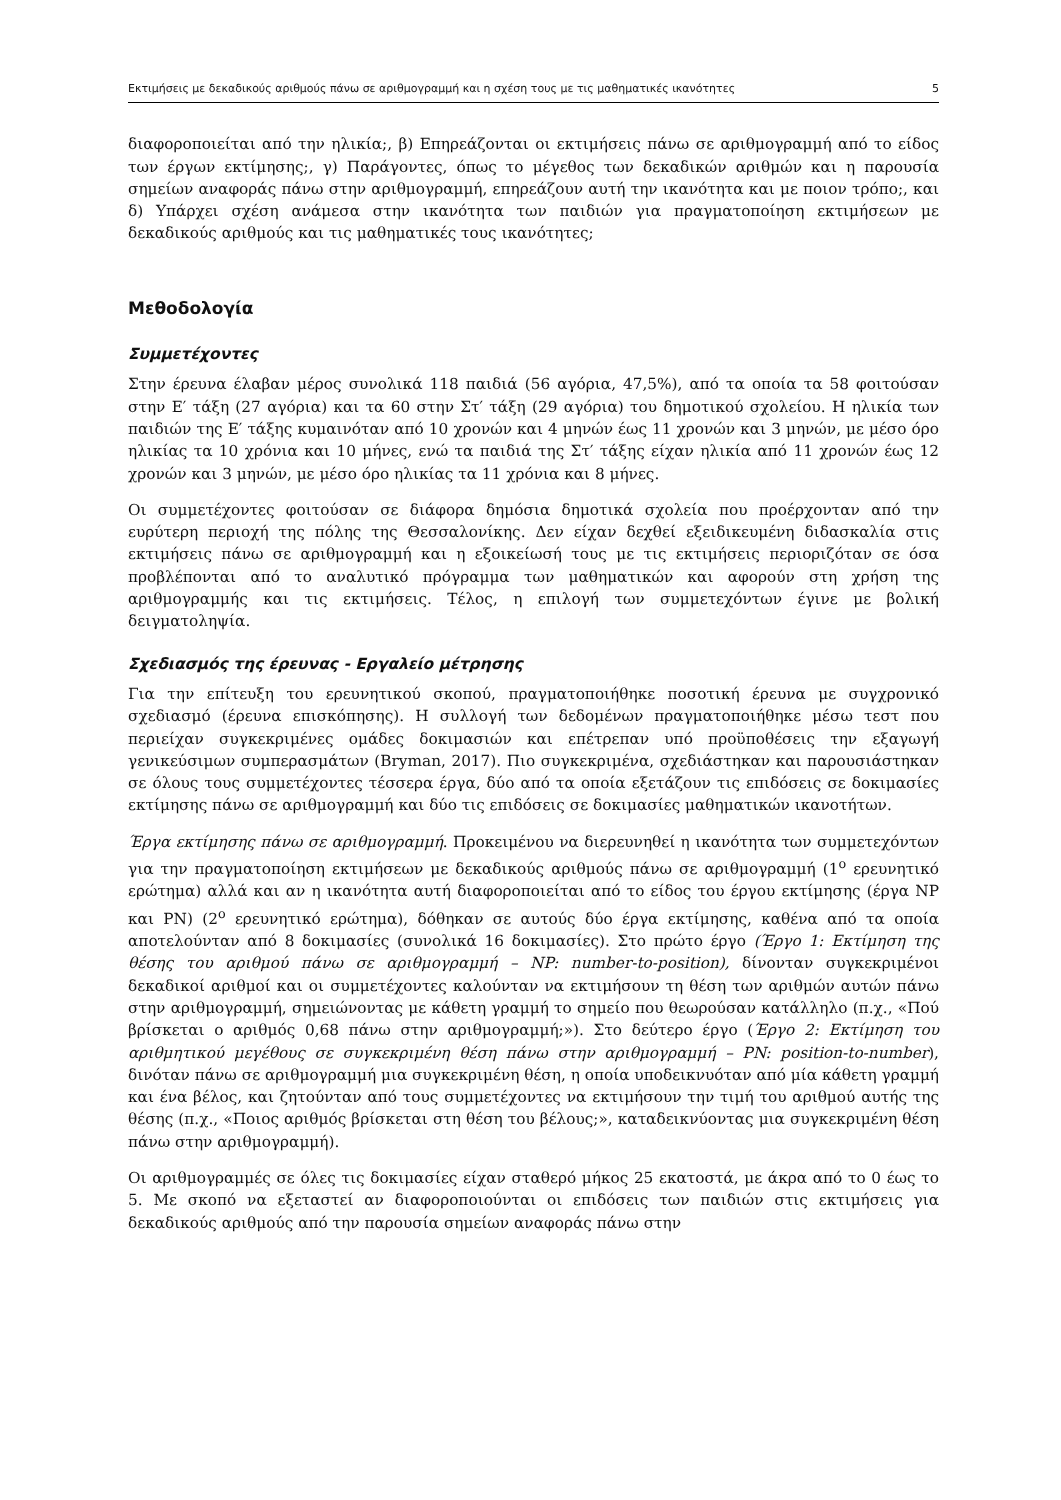Εκτιμήσεις με δεκαδικούς αριθμούς πάνω σε αριθμογραμμή και η σχέση τους με τις μαθηματικές ικανότητες 5
διαφοροποιείται από την ηλικία;, β) Επηρεάζονται οι εκτιμήσεις πάνω σε αριθμογραμμή από το είδος των έργων εκτίμησης;, γ) Παράγοντες, όπως το μέγεθος των δεκαδικών αριθμών και η παρουσία σημείων αναφοράς πάνω στην αριθμογραμμή, επηρεάζουν αυτή την ικανότητα και με ποιον τρόπο;, και δ) Υπάρχει σχέση ανάμεσα στην ικανότητα των παιδιών για πραγματοποίηση εκτιμήσεων με δεκαδικούς αριθμούς και τις μαθηματικές τους ικανότητες;
Μεθοδολογία
Συμμετέχοντες
Στην έρευνα έλαβαν μέρος συνολικά 118 παιδιά (56 αγόρια, 47,5%), από τα οποία τα 58 φοιτούσαν στην Ε′ τάξη (27 αγόρια) και τα 60 στην Στ′ τάξη (29 αγόρια) του δημοτικού σχολείου. Η ηλικία των παιδιών της Ε′ τάξης κυμαινόταν από 10 χρονών και 4 μηνών έως 11 χρονών και 3 μηνών, με μέσο όρο ηλικίας τα 10 χρόνια και 10 μήνες, ενώ τα παιδιά της Στ′ τάξης είχαν ηλικία από 11 χρονών έως 12 χρονών και 3 μηνών, με μέσο όρο ηλικίας τα 11 χρόνια και 8 μήνες.
Οι συμμετέχοντες φοιτούσαν σε διάφορα δημόσια δημοτικά σχολεία που προέρχονταν από την ευρύτερη περιοχή της πόλης της Θεσσαλονίκης. Δεν είχαν δεχθεί εξειδικευμένη διδασκαλία στις εκτιμήσεις πάνω σε αριθμογραμμή και η εξοικείωσή τους με τις εκτιμήσεις περιοριζόταν σε όσα προβλέπονται από το αναλυτικό πρόγραμμα των μαθηματικών και αφορούν στη χρήση της αριθμογραμμής και τις εκτιμήσεις. Τέλος, η επιλογή των συμμετεχόντων έγινε με βολική δειγματοληψία.
Σχεδιασμός της έρευνας - Εργαλείο μέτρησης
Για την επίτευξη του ερευνητικού σκοπού, πραγματοποιήθηκε ποσοτική έρευνα με συγχρονικό σχεδιασμό (έρευνα επισκόπησης). Η συλλογή των δεδομένων πραγματοποιήθηκε μέσω τεστ που περιείχαν συγκεκριμένες ομάδες δοκιμασιών και επέτρεπαν υπό προϋποθέσεις την εξαγωγή γενικεύσιμων συμπερασμάτων (Bryman, 2017). Πιο συγκεκριμένα, σχεδιάστηκαν και παρουσιάστηκαν σε όλους τους συμμετέχοντες τέσσερα έργα, δύο από τα οποία εξετάζουν τις επιδόσεις σε δοκιμασίες εκτίμησης πάνω σε αριθμογραμμή και δύο τις επιδόσεις σε δοκιμασίες μαθηματικών ικανοτήτων.
Έργα εκτίμησης πάνω σε αριθμογραμμή. Προκειμένου να διερευνηθεί η ικανότητα των συμμετεχόντων για την πραγματοποίηση εκτιμήσεων με δεκαδικούς αριθμούς πάνω σε αριθμογραμμή (1<sup>ο</sup> ερευνητικό ερώτημα) αλλά και αν η ικανότητα αυτή διαφοροποιείται από το είδος του έργου εκτίμησης (έργα NP και PN) (2<sup>ο</sup> ερευνητικό ερώτημα), δόθηκαν σε αυτούς δύο έργα εκτίμησης, καθένα από τα οποία αποτελούνταν από 8 δοκιμασίες (συνολικά 16 δοκιμασίες). Στο πρώτο έργο (Έργο 1: Εκτίμηση της θέσης του αριθμού πάνω σε αριθμογραμμή – NP: number-to-position), δίνονταν συγκεκριμένοι δεκαδικοί αριθμοί και οι συμμετέχοντες καλούνταν να εκτιμήσουν τη θέση των αριθμών αυτών πάνω στην αριθμογραμμή, σημειώνοντας με κάθετη γραμμή το σημείο που θεωρούσαν κατάλληλο (π.χ., «Πού βρίσκεται ο αριθμός 0,68 πάνω στην αριθμογραμμή;»). Στο δεύτερο έργο (Έργο 2: Εκτίμηση του αριθμητικού μεγέθους σε συγκεκριμένη θέση πάνω στην αριθμογραμμή – PN: position-to-number), δινόταν πάνω σε αριθμογραμμή μια συγκεκριμένη θέση, η οποία υποδεικνυόταν από μία κάθετη γραμμή και ένα βέλος, και ζητούνταν από τους συμμετέχοντες να εκτιμήσουν την τιμή του αριθμού αυτής της θέσης (π.χ., «Ποιος αριθμός βρίσκεται στη θέση του βέλους;», καταδεικνύοντας μια συγκεκριμένη θέση πάνω στην αριθμογραμμή).
Οι αριθμογραμμές σε όλες τις δοκιμασίες είχαν σταθερό μήκος 25 εκατοστά, με άκρα από το 0 έως το 5. Με σκοπό να εξεταστεί αν διαφοροποιούνται οι επιδόσεις των παιδιών στις εκτιμήσεις για δεκαδικούς αριθμούς από την παρουσία σημείων αναφοράς πάνω στην